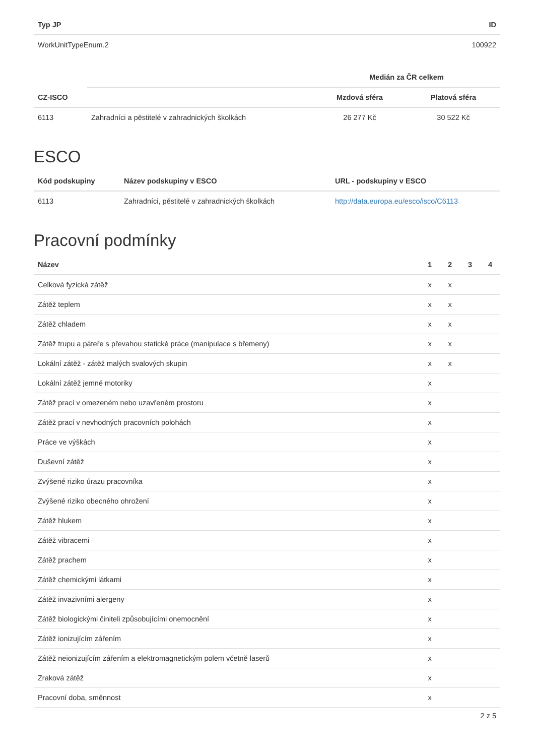| Typ JP | ID |
| --- | --- |
| WorkUnitTypeEnum.2 | 100922 |
| | | Medián za ČR celkem | |
| --- | --- | --- | --- |
| CZ-ISCO | | Mzdová sféra | Platová sféra |
| 6113 | Zahradníci a pěstitelé v zahradnických školkách | 26 277 Kč | 30 522 Kč |
ESCO
| Kód podskupiny | Název podskupiny v ESCO | URL - podskupiny v ESCO |
| --- | --- | --- |
| 6113 | Zahradníci, pěstitelé v zahradnických školkách | http://data.europa.eu/esco/isco/C6113 |
Pracovní podmínky
| Název | 1 | 2 | 3 | 4 |
| --- | --- | --- | --- | --- |
| Celková fyzická zátěž | x | x | | |
| Zátěž teplem | x | x | | |
| Zátěž chladem | x | x | | |
| Zátěž trupu a páteře s převahou statické práce (manipulace s břemeny) | x | x | | |
| Lokální zátěž - zátěž malých svalových skupin | x | x | | |
| Lokální zátěž jemné motoriky | x | | | |
| Zátěž prací v omezeném nebo uzavřeném prostoru | x | | | |
| Zátěž prací v nevhodných pracovních polohách | x | | | |
| Práce ve výškách | x | | | |
| Duševní zátěž | x | | | |
| Zvýšené riziko úrazu pracovníka | x | | | |
| Zvýšené riziko obecného ohrožení | x | | | |
| Zátěž hlukem | x | | | |
| Zátěž vibracemi | x | | | |
| Zátěž prachem | x | | | |
| Zátěž chemickými látkami | x | | | |
| Zátěž invazivními alergeny | x | | | |
| Zátěž biologickými činiteli způsobujícími onemocnění | x | | | |
| Zátěž ionizujícím zářením | x | | | |
| Zátěž neionizujícím zářením a elektromagnetickým polem včetně laserů | x | | | |
| Zraková zátěž | x | | | |
| Pracovní doba, směnnost | x | | | |
2 z 5